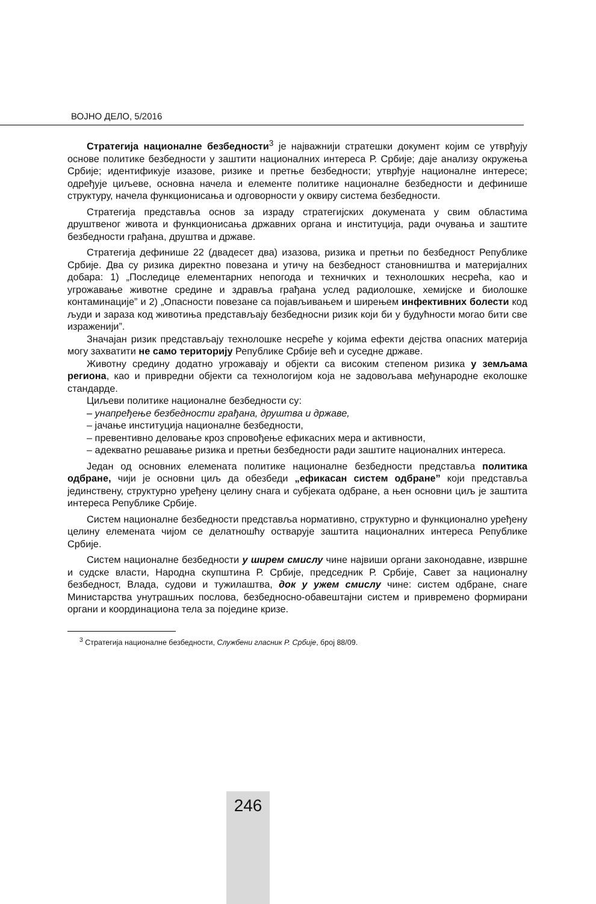ВОЈНО ДЕЛО, 5/2016
Стратегија националне безбедности<sup>3</sup> је најважнији стратешки документ којим се утврђују основе политике безбедности у заштити националних интереса Р. Србије; даје анализу окружења Србије; идентификује изазове, ризике и претње безбедности; утврђује националне интересе; одређује циљеве, основна начела и елементе политике националне безбедности и дефинише структуру, начела функционисања и одговорности у оквиру система безбедности.
Стратегија представља основ за израду стратегијских докумената у свим областима друштвеног живота и функционисања државних органа и институција, ради очувања и заштите безбедности грађана, друштва и државе.
Стратегија дефинише 22 (двадесет два) изазова, ризика и претњи по безбедност Републике Србије. Два су ризика директно повезана и утичу на безбедност становништва и материјалних добара: 1) „Последице елементарних непогода и техничких и технолошких несрећа, као и угрожавање животне средине и здравља грађана услед радиолошке, хемијске и биолошке контаминације” и 2) „Опасности повезане са појављивањем и ширењем инфективних болести код људи и зараза код животиња представљају безбедносни ризик који би у будућности могао бити све израженији”.
Значајан ризик представљају технолошке несреће у којима ефекти дејства опасних материја могу захватити не само територију Републике Србије већ и суседне државе.
Животну средину додатно угрожавају и објекти са високим степеном ризика у земљама региона, као и привредни објекти са технологијом која не задовољава међународне еколошке стандарде.
Циљеви политике националне безбедности су:
– унапређење безбедности грађана, друштва и државе,
– јачање институција националне безбедности,
– превентивно деловање кроз спровођење ефикасних мера и активности,
– адекватно решавање ризика и претњи безбедности ради заштите националних интереса.
Један од основних елемената политике националне безбедности представља политика одбране, чији је основни циљ да обезбеди „ефикасан систем одбране” који представља јединствену, структурно уређену целину снага и субјеката одбране, а њен основни циљ је заштита интереса Републике Србије.
Систем националне безбедности представља нормативно, структурно и функционално уређену целину елемената чијом се делатношћу остварује заштита националних интереса Републике Србије.
Систем националне безбедности у ширем смислу чине највиши органи законодавне, извршне и судске власти, Народна скупштина Р. Србије, председник Р. Србије, Савет за националну безбедност, Влада, судови и тужилаштва, док у ужем смислу чине: систем одбране, снаге Министарства унутрашњих послова, безбедносно-обавештајни систем и привремено формирани органи и координациона тела за поједине кризе.
<sup>3</sup> Стратегија националне безбедности, Службени гласник Р. Србије, број 88/09.
246